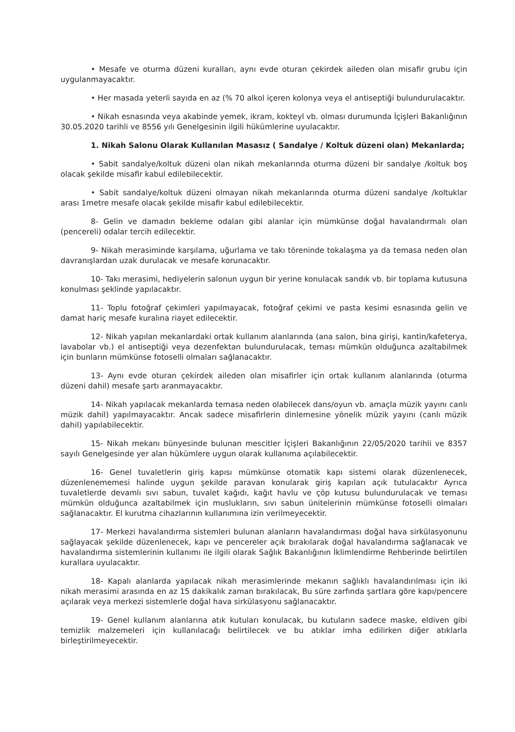• Mesafe ve oturma düzeni kuralları, aynı evde oturan çekirdek aileden olan misafir grubu için uygulanmayacaktır.
• Her masada yeterli sayıda en az (% 70 alkol içeren kolonya veya el antiseptiği bulundurulacaktır.
• Nikah esnasında veya akabinde yemek, ikram, kokteyl vb. olması durumunda İçişleri Bakanlığının 30.05.2020 tarihli ve 8556 yılı Genelgesinin ilgili hükümlerine uyulacaktır.
1. Nikah Salonu Olarak Kullanılan Masasız ( Sandalye / Koltuk düzeni olan) Mekanlarda;
• Sabit sandalye/koltuk düzeni olan nikah mekanlarında oturma düzeni bir sandalye /koltuk boş olacak şekilde misafir kabul edilebilecektir.
• Sabit sandalye/koltuk düzeni olmayan nikah mekanlarında oturma düzeni sandalye /koltuklar arası 1metre mesafe olacak şekilde misafir kabul edilebilecektir.
8- Gelin ve damadın bekleme odaları gibi alanlar için mümkünse doğal havalandırmalı olan (pencereli) odalar tercih edilecektir.
9- Nikah merasiminde karşılama, uğurlama ve takı töreninde tokalaşma ya da temasa neden olan davranışlardan uzak durulacak ve mesafe korunacaktır.
10- Takı merasimi, hediyelerin salonun uygun bir yerine konulacak sandık vb. bir toplama kutusuna konulması şeklinde yapılacaktır.
11- Toplu fotoğraf çekimleri yapılmayacak, fotoğraf çekimi ve pasta kesimi esnasında gelin ve damat hariç mesafe kuralına riayet edilecektir.
12- Nikah yapılan mekanlardaki ortak kullanım alanlarında (ana salon, bina girişi, kantin/kafeterya, lavabolar vb.) el antiseptiği veya dezenfektan bulundurulacak, teması mümkün olduğunca azaltabilmek için bunların mümkünse fotoselli olmaları sağlanacaktır.
13- Aynı evde oturan çekirdek aileden olan misafirler için ortak kullanım alanlarında (oturma düzeni dahil) mesafe şartı aranmayacaktır.
14- Nikah yapılacak mekanlarda temasa neden olabilecek dans/oyun vb. amaçla müzik yayını canlı müzik dahil) yapılmayacaktır. Ancak sadece misafirlerin dinlemesine yönelik müzik yayını (canlı müzik dahil) yapılabilecektir.
15- Nikah mekanı bünyesinde bulunan mescitler İçişleri Bakanlığının 22/05/2020 tarihli ve 8357 sayılı Genelgesinde yer alan hükümlere uygun olarak kullanıma açılabilecektir.
16- Genel tuvaletlerin giriş kapısı mümkünse otomatik kapı sistemi olarak düzenlenecek, düzenlenememesi halinde uygun şekilde paravan konularak giriş kapıları açık tutulacaktır Ayrıca tuvaletlerde devamlı sıvı sabun, tuvalet kağıdı, kağıt havlu ve çöp kutusu bulundurulacak ve teması mümkün olduğunca azaltabilmek için muslukların, sıvı sabun ünitelerinin mümkünse fotoselli olmaları sağlanacaktır. El kurutma cihazlarının kullanımına izin verilmeyecektir.
17- Merkezi havalandırma sistemleri bulunan alanların havalandırması doğal hava sirkülasyonunu sağlayacak şekilde düzenlenecek, kapı ve pencereler açık bırakılarak doğal havalandırma sağlanacak ve havalandırma sistemlerinin kullanımı ile ilgili olarak Sağlık Bakanlığının İklimlendirme Rehberinde belirtilen kurallara uyulacaktır.
18- Kapalı alanlarda yapılacak nikah merasimlerinde mekanın sağlıklı havalandırılması için iki nikah merasimi arasında en az 15 dakikalık zaman bırakılacak, Bu süre zarfında şartlara göre kapı/pencere açılarak veya merkezi sistemlerle doğal hava sirkülasyonu sağlanacaktır.
19- Genel kullanım alanlarına atık kutuları konulacak, bu kutuların sadece maske, eldiven gibi temizlik malzemeleri için kullanılacağı belirtilecek ve bu atıklar imha edilirken diğer atıklarla birleştirilmeyecektir.